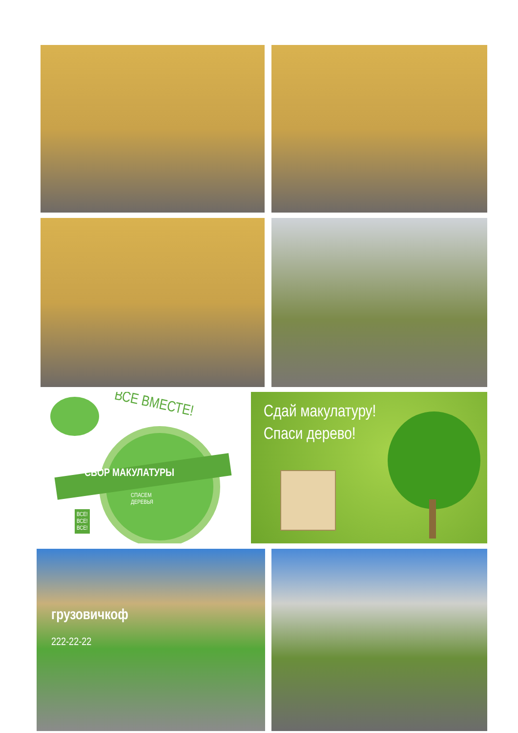ВСЕ ВМЕСТЕ!
СБОР МАКУЛАТУРЫ
СПАСЕМ
ДЕРЕВЬЯ
ВСЕ!
ВСЕ!
ВСЕ!
Сдай макулатуру!
Спаси дерево!
грузовичкоф
222-22-22